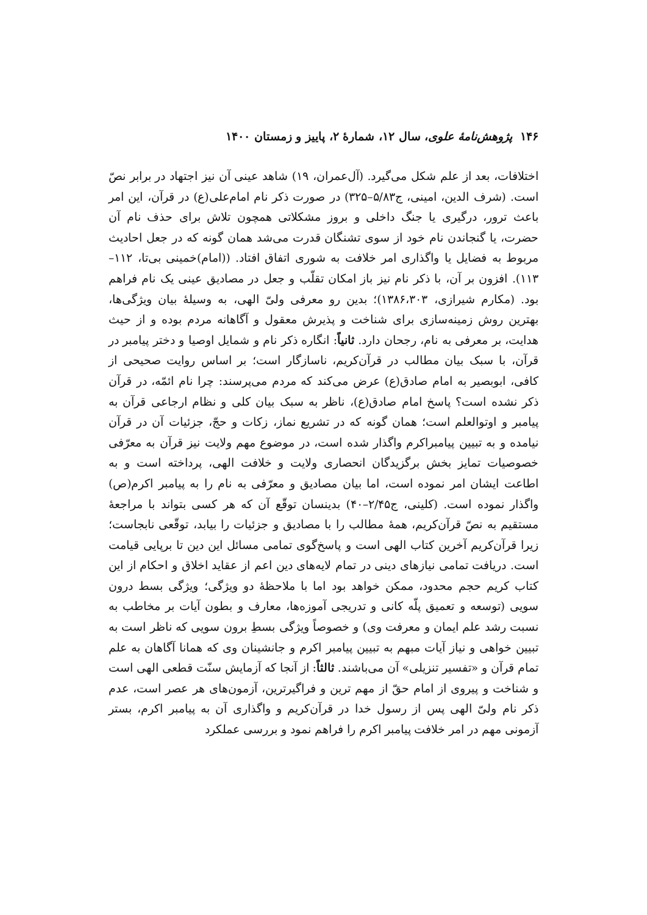۱۴۶ پژوهش‌نامهٔ علوی، سال ۱۲، شمارهٔ ۲، پاییز و زمستان ۱۴۰۰
اختلافات، بعد از علم شکل می‌گیرد. (آل‌عمران، ۱۹) شاهد عینی آن نیز اجتهاد در برابر نصّ است. (شرف الدین، امینی، ج۵/۸۳–۳۲۵) در صورت ذکر نام امام‌علی(ع) در قرآن، این امر باعث ترور، درگیری یا جنگ داخلی و بروز مشکلاتی همچون تلاش برای حذف نام آن حضرت، یا گنجاندن نام خود از سوی تشنگان قدرت می‌شد همان گونه که در جعل احادیث مربوط به فضایل یا واگذاری امر خلافت به شوری اتفاق افتاد. ((امام)خمینی بی‌تا، ۱۱۲–۱۱۳). افزون بر آن، با ذکر نام نیز باز امکان تقلّب و جعل در مصادیق عینی یک نام فراهم بود. (مکارم شیرازی، ۱۳۸۶،۳۰۳)؛ بدین رو معرفی ولیّ الهی، به وسیلهٔ بیان ویژگی‌ها، بهترین روش زمینه‌سازی برای شناخت و پذیرش معقول و آگاهانه مردم بوده و از حیث هدایت، بر معرفی به نام، رجحان دارد. ثانیاً: انگاره ذکر نام و شمایل اوصیا و دختر پیامبر در قرآن، با سبک بیان مطالب در قرآن‌کریم، ناسازگار است؛ بر اساس روایت صحیحی از کافی، ابوبصیر به امام صادق(ع) عرض می‌کند که مردم می‌پرسند: چرا نام ائمّه، در قرآن ذکر نشده است؟ پاسخ امام صادق(ع)، ناظر به سبک بیان کلی و نظام ارجاعی قرآن به پیامبر و اوتوالعلم است؛ همان گونه که در تشریع نماز، زکات و حجّ، جزئیات آن در قرآن نیامده و به تبیین پیامبراکرم واگذار شده است، در موضوع مهم ولایت نیز قرآن به معرّفی خصوصیات تمایز بخش برگزیدگان انحصاری ولایت و خلافت الهی، پرداخته است و به اطاعت ایشان امر نموده است، اما بیان مصادیق و معرّفی به نام را به پیامبر اکرم(ص) واگذار نموده است. (کلینی، ج۲/۴۵–۴۰) بدینسان توقّع آن که هر کسی بتواند با مراجعهٔ مستقیم به نصّ قرآن‌کریم، همهٔ مطالب را با مصادیق و جزئیات را بیابد، توقّعی نابجاست؛ زیرا قرآن‌کریم آخرین کتاب الهی است و پاسخ‌گوی تمامی مسائل این دین تا برپایی قیامت است. دریافت تمامی نیازهای دینی در تمام لایه‌های دین اعم از عقاید اخلاق و احکام از این کتاب کریم حجم محدود، ممکن خواهد بود اما با ملاحظهٔ دو ویژگی؛ ویژگی بسط درون سویی (توسعه و تعمیق پلّه کانی و تدریجی آموزه‌ها، معارف و بطون آیات بر مخاطب به نسبت رشد علم ایمان و معرفت وی) و خصوصاً ویژگی بسطِ برون سویی که ناظر است به تبیین خواهی و نیاز آیات مبهم به تبیین پیامبر اکرم و جانشینان وی که همانا آگاهان به علم تمام قرآن و «تفسیر تنزیلی» آن می‌باشند. ثالثاً: از آنجا که آزمایش سنّت قطعی الهی است و شناخت و پیروی از امام حقّ از مهم ترین و فراگیرترین، آزمون‌های هر عصر است، عدم ذکر نام ولیّ الهی پس از رسول خدا در قرآن‌کریم و واگذاری آن به پیامبر اکرم، بستر آزمونی مهم در امر خلافت پیامبر اکرم را فراهم نمود و بررسی عملکرد